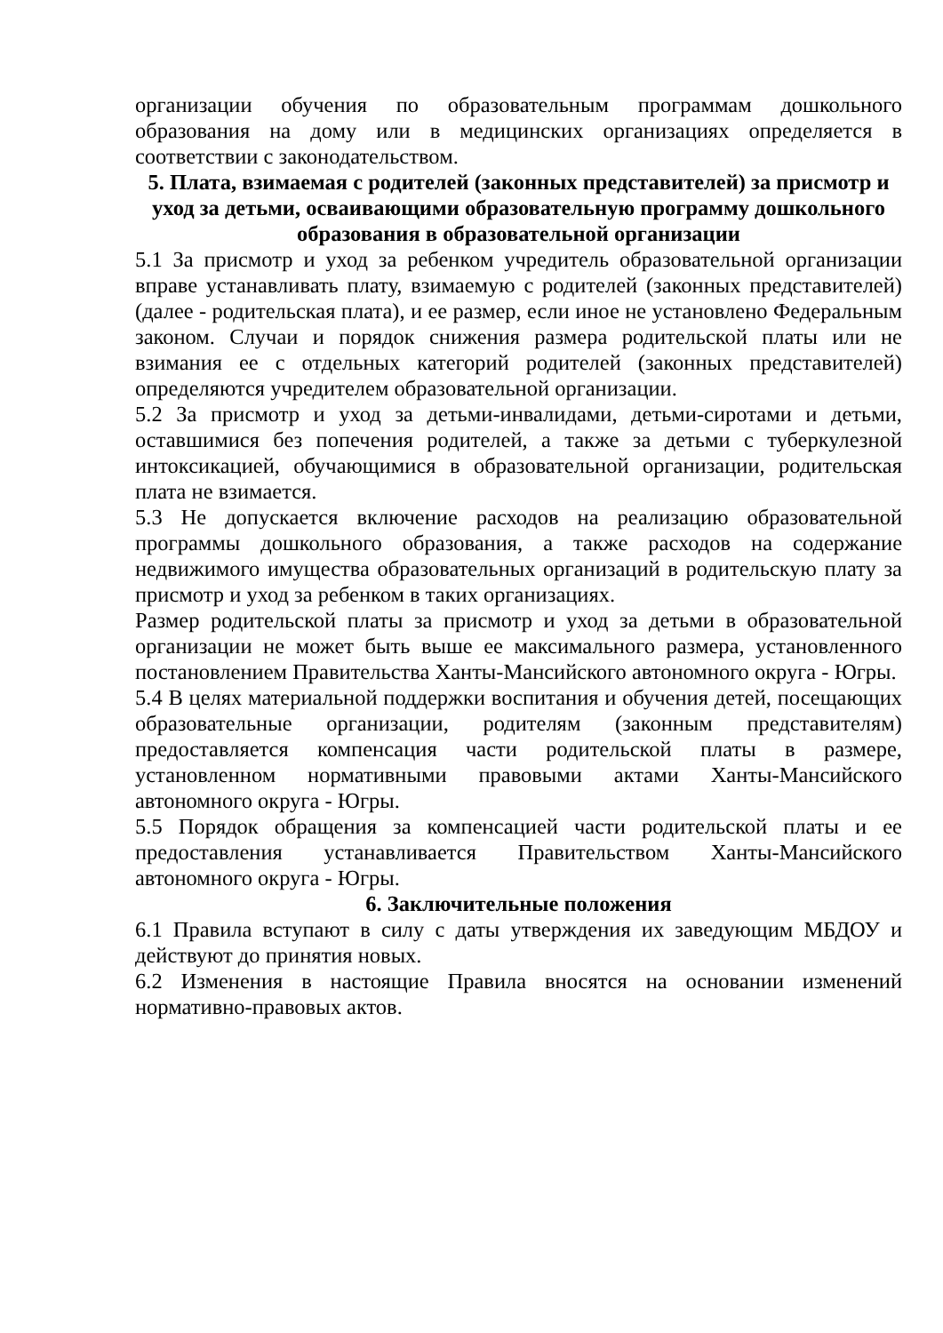организации обучения по образовательным программам дошкольного образования на дому или в медицинских организациях определяется в соответствии с законодательством.
5. Плата, взимаемая с родителей (законных представителей) за присмотр и уход за детьми, осваивающими образовательную программу дошкольного образования в образовательной организации
5.1 За присмотр и уход за ребенком учредитель образовательной организации вправе устанавливать плату, взимаемую с родителей (законных представителей) (далее - родительская плата), и ее размер, если иное не установлено Федеральным законом. Случаи и порядок снижения размера родительской платы или не взимания ее с отдельных категорий родителей (законных представителей) определяются учредителем образовательной организации.
5.2 За присмотр и уход за детьми-инвалидами, детьми-сиротами и детьми, оставшимися без попечения родителей, а также за детьми с туберкулезной интоксикацией, обучающимися в образовательной организации, родительская плата не взимается.
5.3 Не допускается включение расходов на реализацию образовательной программы дошкольного образования, а также расходов на содержание недвижимого имущества образовательных организаций в родительскую плату за присмотр и уход за ребенком в таких организациях.
Размер родительской платы за присмотр и уход за детьми в образовательной организации не может быть выше ее максимального размера, установленного постановлением Правительства Ханты-Мансийского автономного округа - Югры.
5.4 В целях материальной поддержки воспитания и обучения детей, посещающих образовательные организации, родителям (законным представителям) предоставляется компенсация части родительской платы в размере, установленном нормативными правовыми актами Ханты-Мансийского автономного округа - Югры.
5.5 Порядок обращения за компенсацией части родительской платы и ее предоставления устанавливается Правительством Ханты-Мансийского автономного округа - Югры.
6. Заключительные положения
6.1 Правила вступают в силу с даты утверждения их заведующим МБДОУ и действуют до принятия новых.
6.2 Изменения в настоящие Правила вносятся на основании изменений нормативно-правовых актов.